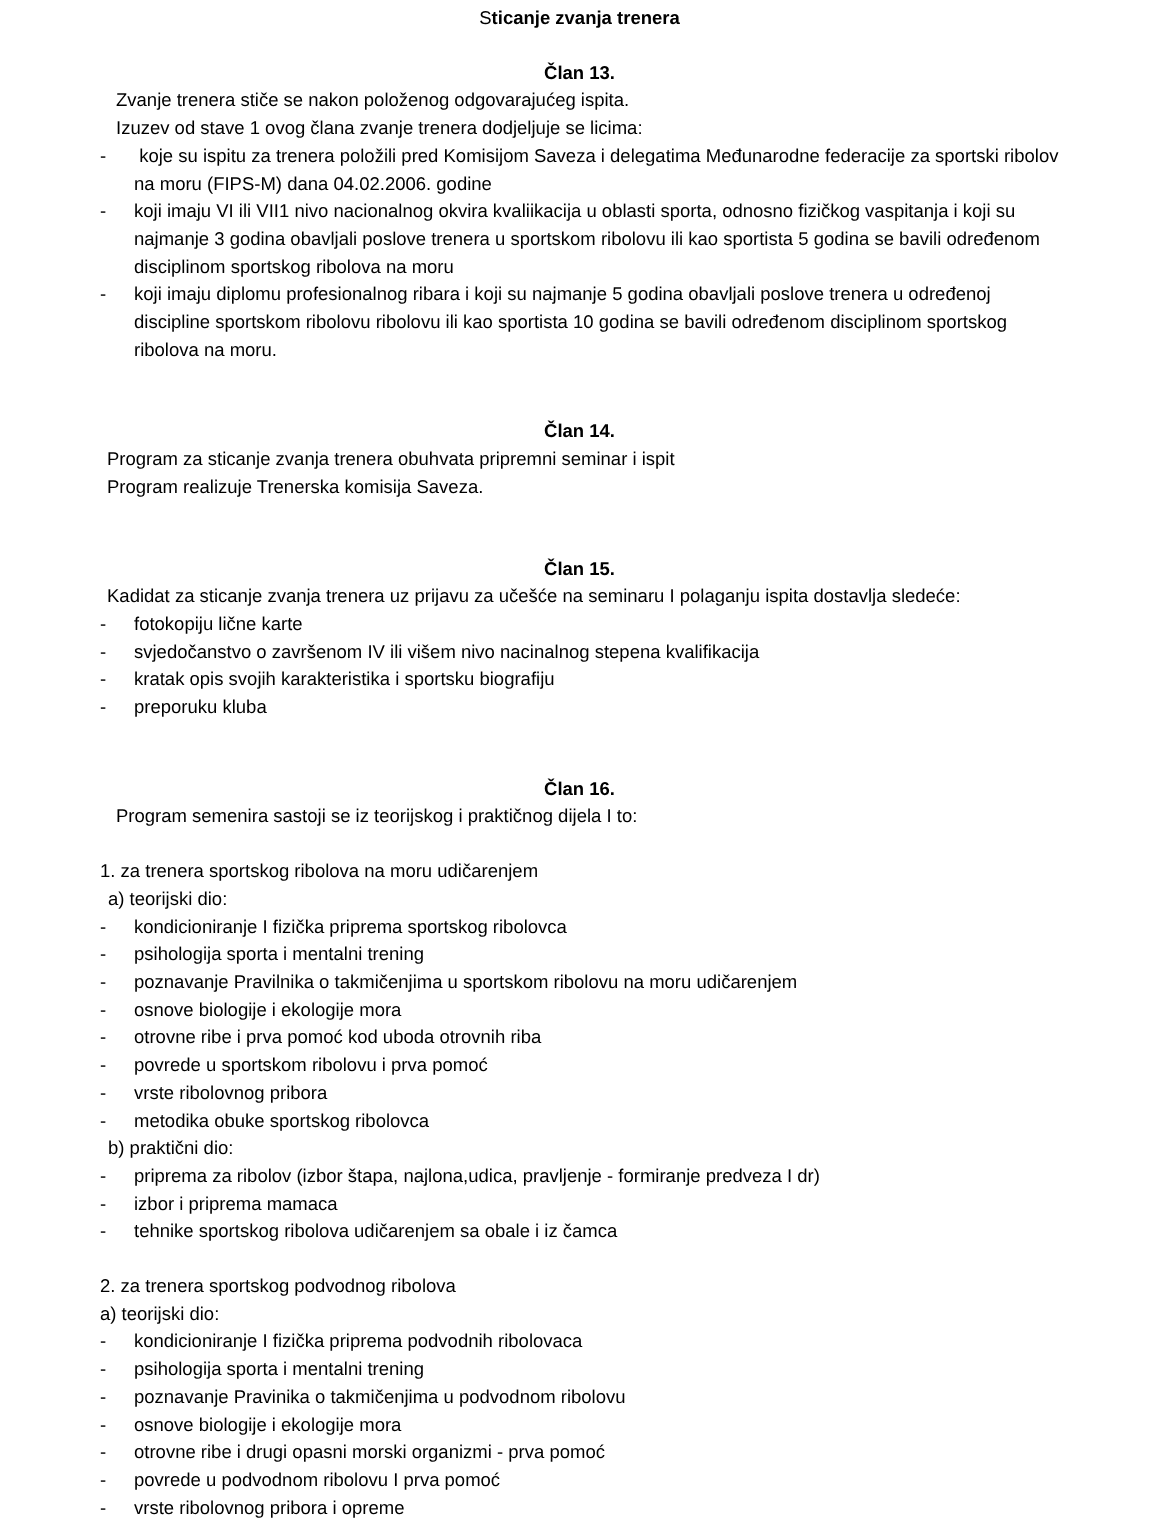Sticanje zvanja trenera
Član 13.
Zvanje trenera stiče se nakon položenog odgovarajućeg ispita.
Izuzev od stave 1 ovog člana zvanje trenera dodjeljuje se licima:
- koje su ispitu za trenera položili pred Komisijom Saveza i delegatima Međunarodne federacije za sportski ribolov na moru (FIPS-M) dana 04.02.2006. godine
- koji imaju VI ili VII1 nivo nacionalnog okvira kvaliikacija u oblasti sporta, odnosno fizičkog vaspitanja i koji su najmanje 3 godina obavljali poslove trenera u sportskom ribolovu ili kao sportista 5 godina se bavili određenom disciplinom sportskog ribolova na moru
- koji imaju diplomu profesionalnog ribara i koji su najmanje 5 godina obavljali poslove trenera u određenoj discipline sportskom ribolovu ribolovu ili kao sportista 10 godina se bavili određenom disciplinom sportskog ribolova na moru.
Član 14.
Program za sticanje zvanja trenera obuhvata pripremni seminar i ispit
Program realizuje Trenerska komisija Saveza.
Član 15.
Kadidat za sticanje zvanja trenera uz prijavu za učešće na seminaru I polaganju ispita dostavlja sledeće:
- fotokopiju lične karte
- svjedočanstvo o završenom IV ili višem nivo nacinalnog stepena kvalifikacija
- kratak opis svojih karakteristika i sportsku biografiju
- preporuku kluba
Član 16.
Program semenira sastoji se iz teorijskog i praktičnog dijela I to:
1. za trenera sportskog ribolova na moru udičarenjem
a) teorijski dio:
- kondicioniranje I fizička priprema sportskog ribolovca
- psihologija sporta i mentalni trening
- poznavanje Pravilnika o takmičenjima u sportskom ribolovu na moru udičarenjem
- osnove biologije i ekologije mora
- otrovne ribe i prva pomoć kod uboda otrovnih riba
- povrede u sportskom ribolovu i prva pomoć
- vrste ribolovnog pribora
- metodika obuke sportskog ribolovca
b) praktični dio:
- priprema za ribolov (izbor štapa, najlona,udica, pravljenje - formiranje predveza I dr)
- izbor i priprema mamaca
- tehnike sportskog ribolova udičarenjem sa obale i iz čamca
2. za trenera sportskog podvodnog ribolova
a) teorijski dio:
- kondicioniranje I fizička priprema podvodnih ribolovaca
- psihologija sporta i mentalni trening
- poznavanje Pravinika o takmičenjima u podvodnom ribolovu
- osnove biologije i ekologije mora
- otrovne ribe i drugi opasni morski organizmi - prva pomoć
- povrede u podvodnom ribolovu I prva pomoć
- vrste ribolovnog pribora i opreme